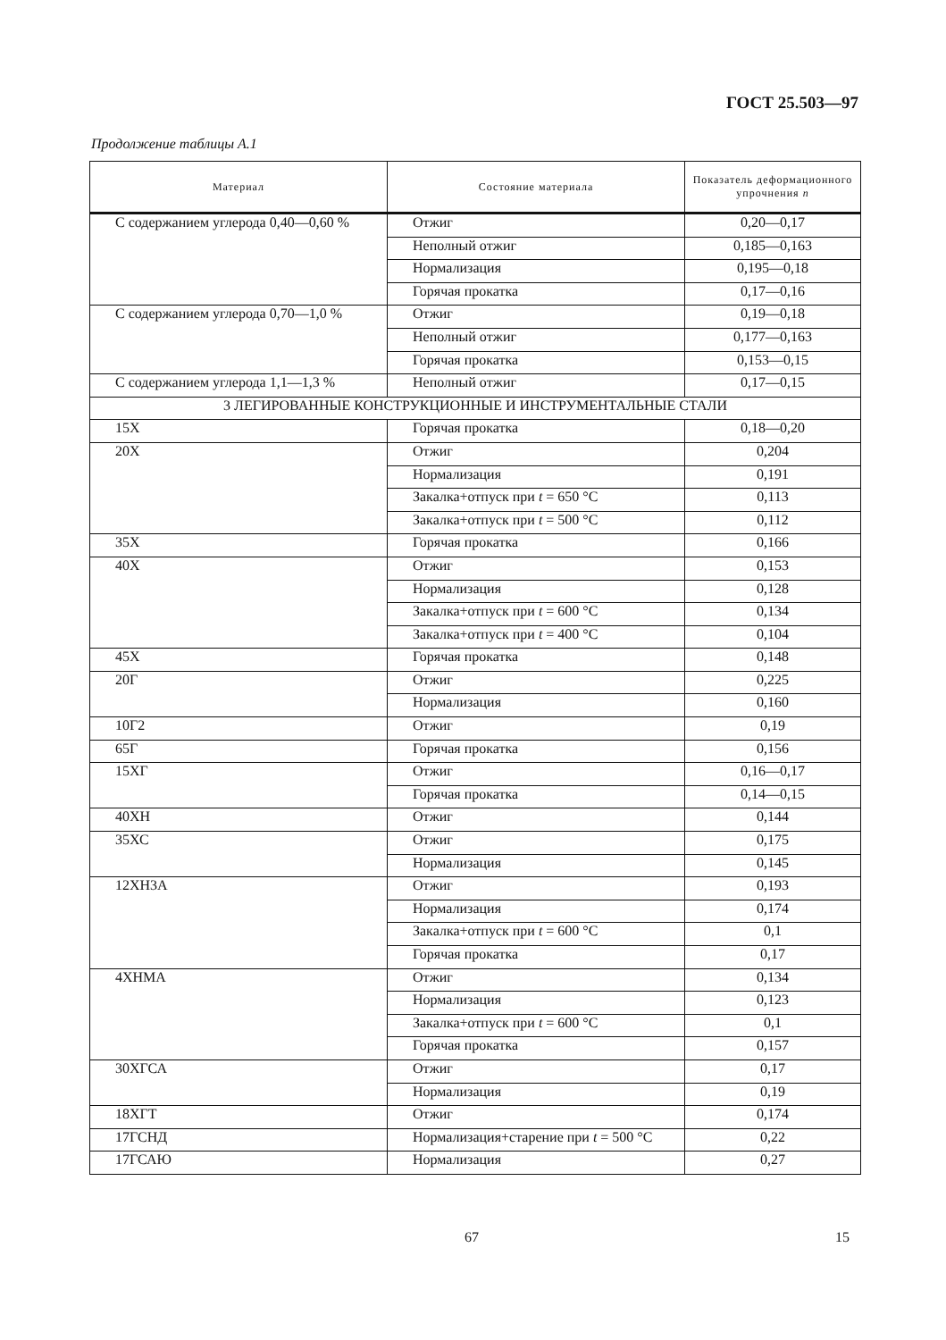ГОСТ 25.503—97
Продолжение таблицы А.1
| Материал | Состояние материала | Показатель деформационного упрочнения n |
| --- | --- | --- |
| С содержанием углерода 0,40—0,60 % | Отжиг | 0,20—0,17 |
| | Неполный отжиг | 0,185—0,163 |
| | Нормализация | 0,195—0,18 |
| | Горячая прокатка | 0,17—0,16 |
| С содержанием углерода 0,70—1,0 % | Отжиг | 0,19—0,18 |
| | Неполный отжиг | 0,177—0,163 |
| | Горячая прокатка | 0,153—0,15 |
| С содержанием углерода 1,1—1,3 % | Неполный отжиг | 0,17—0,15 |
| 3 ЛЕГИРОВАННЫЕ КОНСТРУКЦИОННЫЕ И ИНСТРУМЕНТАЛЬНЫЕ СТАЛИ | | |
| 15Х | Горячая прокатка | 0,18—0,20 |
| 20Х | Отжиг | 0,204 |
| | Нормализация | 0,191 |
| | Закалка+отпуск при t = 650 °С | 0,113 |
| | Закалка+отпуск при t = 500 °С | 0,112 |
| 35Х | Горячая прокатка | 0,166 |
| 40Х | Отжиг | 0,153 |
| | Нормализация | 0,128 |
| | Закалка+отпуск при t = 600 °С | 0,134 |
| | Закалка+отпуск при t = 400 °С | 0,104 |
| 45Х | Горячая прокатка | 0,148 |
| 20Г | Отжиг | 0,225 |
| | Нормализация | 0,160 |
| 10Г2 | Отжиг | 0,19 |
| 65Г | Горячая прокатка | 0,156 |
| 15ХГ | Отжиг | 0,16—0,17 |
| | Горячая прокатка | 0,14—0,15 |
| 40ХН | Отжиг | 0,144 |
| 35ХС | Отжиг | 0,175 |
| | Нормализация | 0,145 |
| 12ХН3А | Отжиг | 0,193 |
| | Нормализация | 0,174 |
| | Закалка+отпуск при t = 600 °С | 0,1 |
| | Горячая прокатка | 0,17 |
| 4ХНМА | Отжиг | 0,134 |
| | Нормализация | 0,123 |
| | Закалка+отпуск при t = 600 °С | 0,1 |
| | Горячая прокатка | 0,157 |
| 30ХГСА | Отжиг | 0,17 |
| | Нормализация | 0,19 |
| 18ХГТ | Отжиг | 0,174 |
| 17ГСНД | Нормализация+старение при t = 500 °С | 0,22 |
| 17ГСАЮ | Нормализация | 0,27 |
67 15